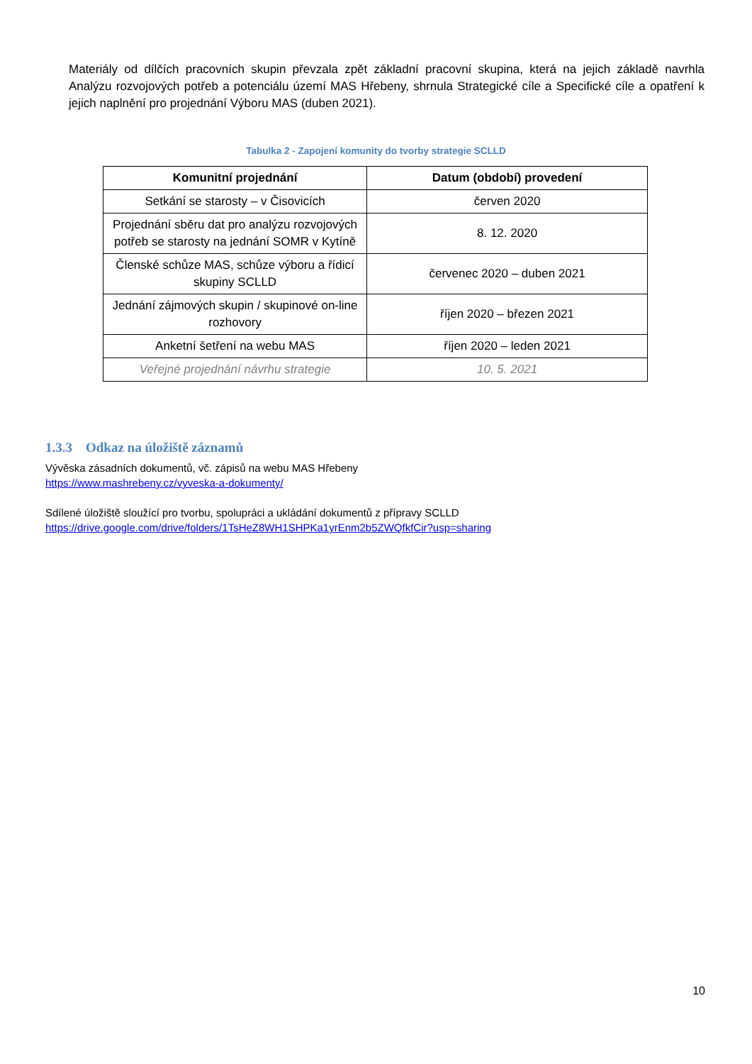Materiály od dílčích pracovních skupin převzala zpět základní pracovní skupina, která na jejich základě navrhla Analýzu rozvojových potřeb a potenciálu území MAS Hřebeny, shrnula Strategické cíle a Specifické cíle a opatření k jejich naplnění pro projednání Výboru MAS (duben 2021).
Tabulka 2 - Zapojení komunity do tvorby strategie SCLLD
| Komunitní projednání | Datum (období) provedení |
| --- | --- |
| Setkání se starosty – v Čisovicích | červen 2020 |
| Projednání sběru dat pro analýzu rozvojových potřeb se starosty na jednání SOMR v Kytíně | 8. 12. 2020 |
| Členské schůze MAS, schůze výboru a řídicí skupiny SCLLD | červenec 2020 – duben 2021 |
| Jednání zájmových skupin / skupinové on-line rozhovory | říjen 2020 – březen 2021 |
| Anketní šetření na webu MAS | říjen 2020 – leden 2021 |
| Veřejné projednání návrhu strategie | 10. 5. 2021 |
1.3.3 Odkaz na úložiště záznamů
Vývěska zásadních dokumentů, vč. zápisů na webu MAS Hřebeny
https://www.mashrebeny.cz/vyveska-a-dokumenty/
Sdílené úložiště sloužící pro tvorbu, spolupráci a ukládání dokumentů z přípravy SCLLD
https://drive.google.com/drive/folders/1TsHeZ8WH1SHPKa1yrEnm2b5ZWQfkfCir?usp=sharing
10